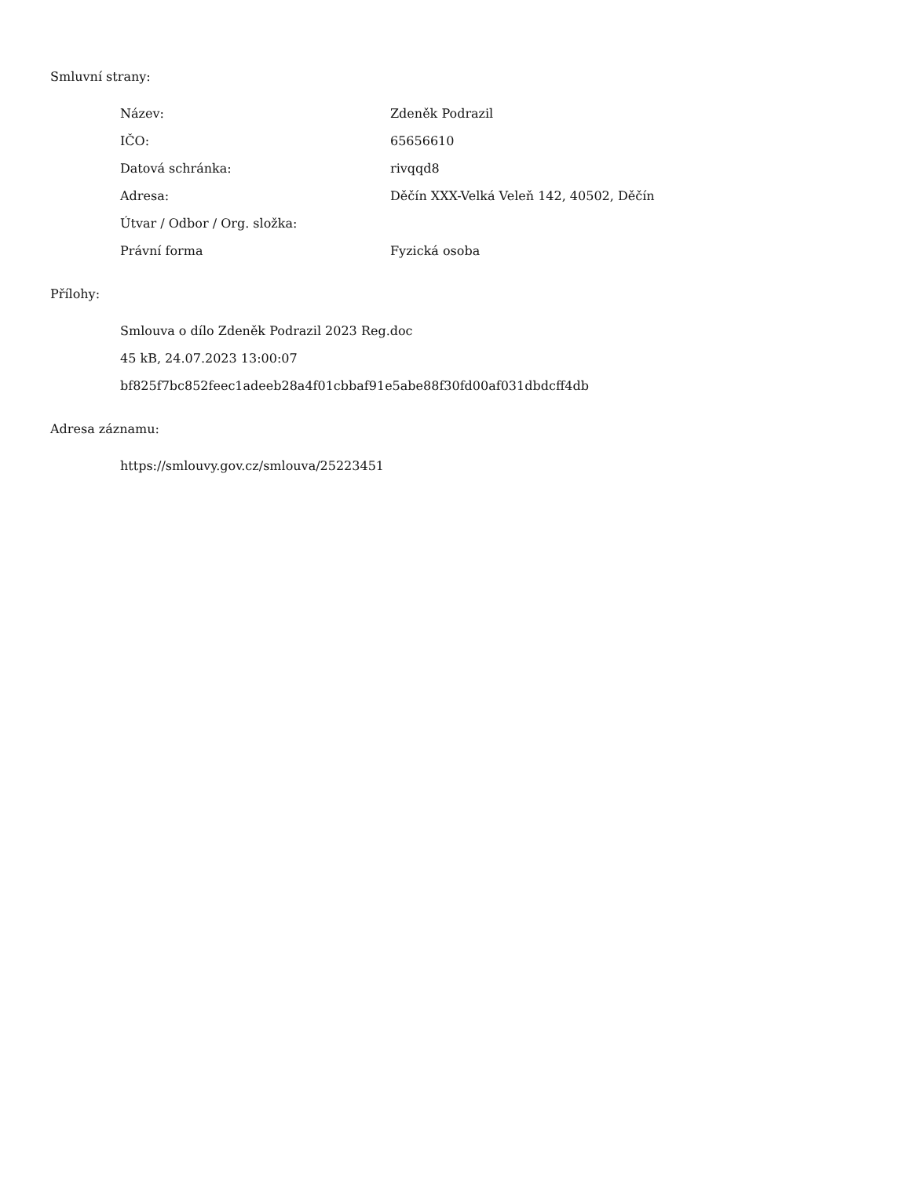Smluvní strany:
| Název: | Zdeněk Podrazil |
| IČO: | 65656610 |
| Datová schránka: | rivqqd8 |
| Adresa: | Děčín XXX-Velká Veleň 142, 40502, Děčín |
| Útvar / Odbor / Org. složka: | |
| Právní forma | Fyzická osoba |
Přílohy:
Smlouva o dílo Zdeněk Podrazil 2023 Reg.doc
45 kB, 24.07.2023 13:00:07
bf825f7bc852feec1adeeb28a4f01cbbaf91e5abe88f30fd00af031dbdcff4db
Adresa záznamu:
https://smlouvy.gov.cz/smlouva/25223451